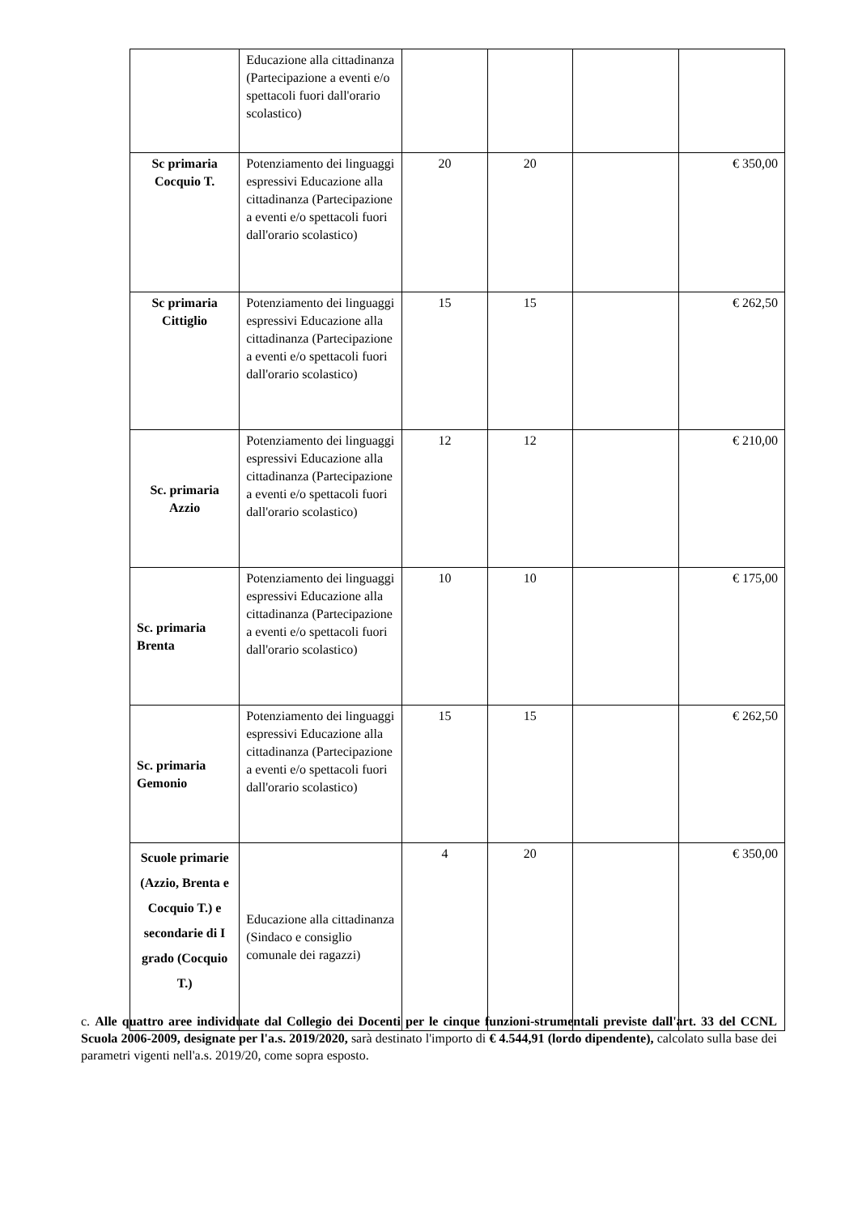| | Educazione alla cittadinanza (Partecipazione a eventi e/o spettacoli fuori dall'orario scolastico) | | | | |
| Sc primaria Cocquio T. | Potenziamento dei linguaggi espressivi Educazione alla cittadinanza (Partecipazione a eventi e/o spettacoli fuori dall'orario scolastico) | 20 | 20 | | € 350,00 |
| Sc primaria Cittiglio | Potenziamento dei linguaggi espressivi Educazione alla cittadinanza (Partecipazione a eventi e/o spettacoli fuori dall'orario scolastico) | 15 | 15 | | € 262,50 |
| Sc. primaria Azzio | Potenziamento dei linguaggi espressivi Educazione alla cittadinanza (Partecipazione a eventi e/o spettacoli fuori dall'orario scolastico) | 12 | 12 | | € 210,00 |
| Sc. primaria Brenta | Potenziamento dei linguaggi espressivi Educazione alla cittadinanza (Partecipazione a eventi e/o spettacoli fuori dall'orario scolastico) | 10 | 10 | | € 175,00 |
| Sc. primaria Gemonio | Potenziamento dei linguaggi espressivi Educazione alla cittadinanza (Partecipazione a eventi e/o spettacoli fuori dall'orario scolastico) | 15 | 15 | | € 262,50 |
| Scuole primarie (Azzio, Brenta e Cocquio T.) e secondarie di I grado (Cocquio T.) | Educazione alla cittadinanza (Sindaco e consiglio comunale dei ragazzi) | 4 | 20 | | € 350,00 |
c. Alle quattro aree individuate dal Collegio dei Docenti per le cinque funzioni-strumentali previste dall'art. 33 del CCNL Scuola 2006-2009, designate per l'a.s. 2019/2020, sarà destinato l'importo di € 4.544,91 (lordo dipendente), calcolato sulla base dei parametri vigenti nell'a.s. 2019/20, come sopra esposto.